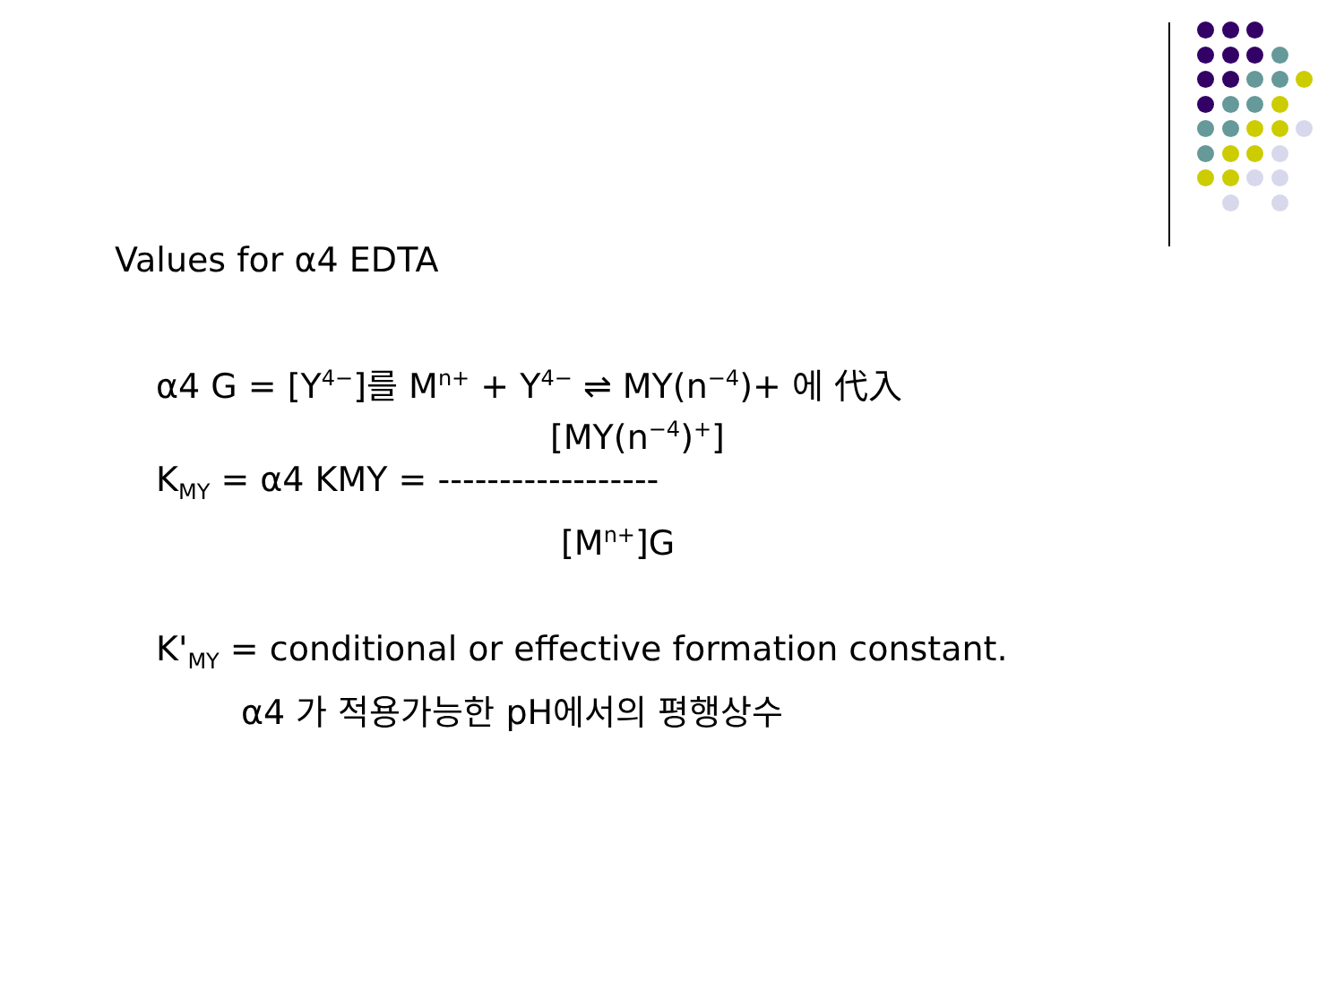Values for α4 EDTA
α4 G = [Y<sup>4−</sup>]를 M<sup>n+</sup> + Y<sup>4−</sup> ⇌ MY(n<sup>−4</sup>)+ 에 代入
[MY(n<sup>−4</sup>)<sup>+</sup>]
K<sub>MY</sub> = α4 KMY = ------------------
[M<sup>n+</sup>]G
K'<sub>MY</sub> = conditional or effective formation constant.
α4 가 적용가능한 pH에서의 평행상수